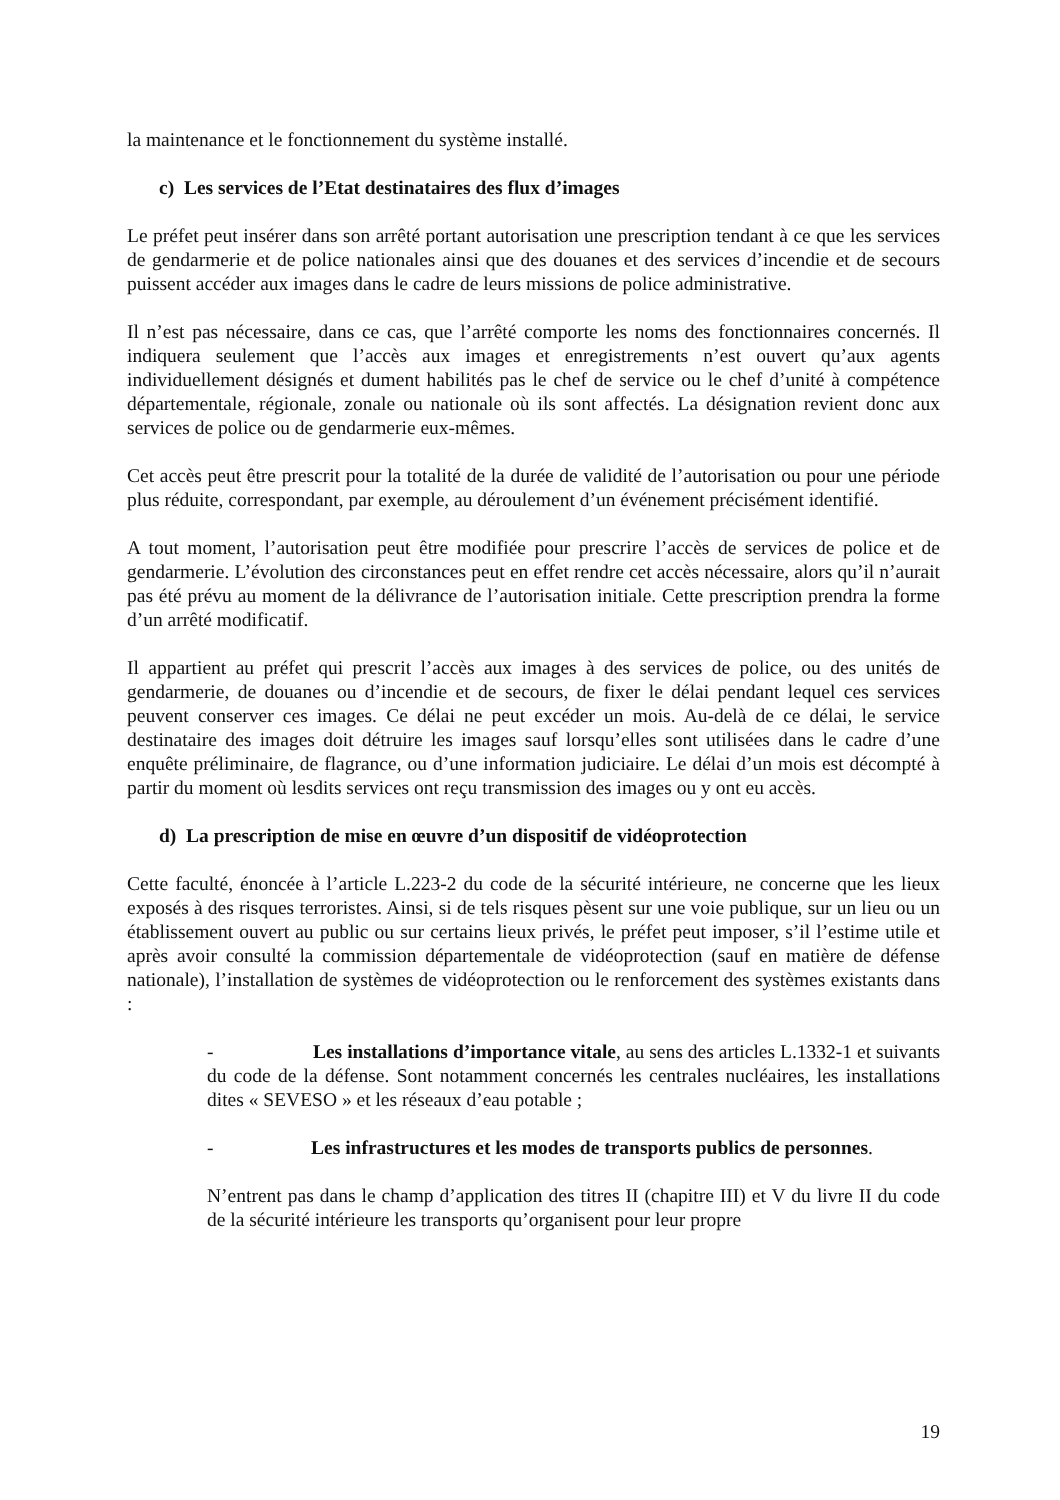la maintenance et le fonctionnement du système installé.
c) Les services de l’Etat destinataires des flux d’images
Le préfet peut insérer dans son arrêté portant autorisation une prescription tendant à ce que les services de gendarmerie et de police nationales ainsi que des douanes et des services d’incendie et de secours puissent accéder aux images dans le cadre de leurs missions de police administrative.
Il n’est pas nécessaire, dans ce cas, que l’arrêté comporte les noms des fonctionnaires concernés. Il indiquera seulement que l’accès aux images et enregistrements n’est ouvert qu’aux agents individuellement désignés et dument habilités pas le chef de service ou le chef d’unité à compétence départementale, régionale, zonale ou nationale où ils sont affectés. La désignation revient donc aux services de police ou de gendarmerie eux-mêmes.
Cet accès peut être prescrit pour la totalité de la durée de validité de l’autorisation ou pour une période plus réduite, correspondant, par exemple, au déroulement d’un événement précisément identifié.
A tout moment, l’autorisation peut être modifiée pour prescrire l’accès de services de police et de gendarmerie. L’évolution des circonstances peut en effet rendre cet accès nécessaire, alors qu’il n’aurait pas été prévu au moment de la délivrance de l’autorisation initiale. Cette prescription prendra la forme d’un arrêté modificatif.
Il appartient au préfet qui prescrit l’accès aux images à des services de police, ou des unités de gendarmerie, de douanes ou d’incendie et de secours, de fixer le délai pendant lequel ces services peuvent conserver ces images. Ce délai ne peut excéder un mois. Au-delà de ce délai, le service destinataire des images doit détruire les images sauf lorsqu’elles sont utilisées dans le cadre d’une enquête préliminaire, de flagrance, ou d’une information judiciaire. Le délai d’un mois est décompté à partir du moment où lesdits services ont reçu transmission des images ou y ont eu accès.
d) La prescription de mise en œuvre d’un dispositif de vidéoprotection
Cette faculté, énoncée à l’article L.223-2 du code de la sécurité intérieure, ne concerne que les lieux exposés à des risques terroristes. Ainsi, si de tels risques pèsent sur une voie publique, sur un lieu ou un établissement ouvert au public ou sur certains lieux privés, le préfet peut imposer, s’il l’estime utile et après avoir consulté la commission départementale de vidéoprotection (sauf en matière de défense nationale), l’installation de systèmes de vidéoprotection ou le renforcement des systèmes existants dans :
- Les installations d’importance vitale, au sens des articles L.1332-1 et suivants du code de la défense. Sont notamment concernés les centrales nucléaires, les installations dites « SEVESO » et les réseaux d’eau potable ;
- Les infrastructures et les modes de transports publics de personnes.
N’entrent pas dans le champ d’application des titres II (chapitre III) et V du livre II du code de la sécurité intérieure les transports qu’organisent pour leur propre
19